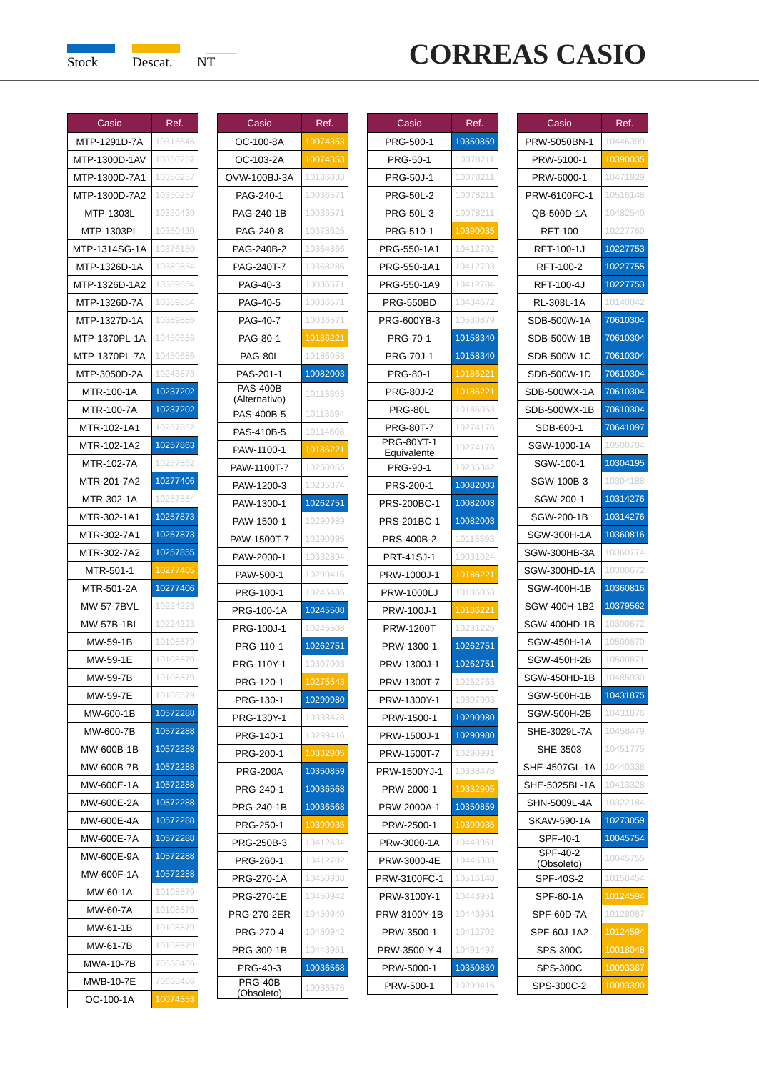Stock Descat.
NT
CORREAS CASIO
| Casio | Ref. |
| --- | --- |
| MTP-1291D-7A | 10316645 |
| MTP-1300D-1AV | 10350257 |
| MTP-1300D-7A1 | 10350257 |
| MTP-1300D-7A2 | 10350257 |
| MTP-1303L | 10350430 |
| MTP-1303PL | 10350430 |
| MTP-1314SG-1A | 10376150 |
| MTP-1326D-1A | 10389854 |
| MTP-1326D-1A2 | 10389854 |
| MTP-1326D-7A | 10389854 |
| MTP-1327D-1A | 10389886 |
| MTP-1370PL-1A | 10450686 |
| MTP-1370PL-7A | 10450686 |
| MTP-3050D-2A | 10243873 |
| MTR-100-1A | 10237202 |
| MTR-100-7A | 10237202 |
| MTR-102-1A1 | 10257862 |
| MTR-102-1A2 | 10257863 |
| MTR-102-7A | 10257862 |
| MTR-201-7A2 | 10277406 |
| MTR-302-1A | 10257854 |
| MTR-302-1A1 | 10257873 |
| MTR-302-7A1 | 10257873 |
| MTR-302-7A2 | 10257855 |
| MTR-501-1 | 10277405 |
| MTR-501-2A | 10277406 |
| MW-57-7BVL | 10224223 |
| MW-57B-1BL | 10224223 |
| MW-59-1B | 10108579 |
| MW-59-1E | 10108579 |
| MW-59-7B | 10108579 |
| MW-59-7E | 10108579 |
| MW-600-1B | 10572288 |
| MW-600-7B | 10572288 |
| MW-600B-1B | 10572288 |
| MW-600B-7B | 10572288 |
| MW-600E-1A | 10572288 |
| MW-600E-2A | 10572288 |
| MW-600E-4A | 10572288 |
| MW-600E-7A | 10572288 |
| MW-600E-9A | 10572288 |
| MW-600F-1A | 10572288 |
| MW-60-1A | 10108579 |
| MW-60-7A | 10108579 |
| MW-61-1B | 10108579 |
| MW-61-7B | 10108579 |
| MWA-10-7B | 70638486 |
| MWB-10-7E | 70638486 |
| OC-100-1A | 10074353 |
| Casio | Ref. |
| --- | --- |
| OC-100-8A | 10074353 |
| OC-103-2A | 10074353 |
| OVW-100BJ-3A | 10186038 |
| PAG-240-1 | 10036571 |
| PAG-240-1B | 10036571 |
| PAG-240-8 | 10378625 |
| PAG-240B-2 | 10364866 |
| PAG-240T-7 | 10368286 |
| PAG-40-3 | 10036571 |
| PAG-40-5 | 10036571 |
| PAG-40-7 | 10036571 |
| PAG-80-1 | 10186221 |
| PAG-80L | 10186053 |
| PAS-201-1 | 10082003 |
| PAS-400B (Alternativo) | 10113393 |
| PAS-400B-5 | 10113394 |
| PAS-410B-5 | 10114608 |
| PAW-1100-1 | 10186221 |
| PAW-1100T-7 | 10250055 |
| PAW-1200-3 | 10235374 |
| PAW-1300-1 | 10262751 |
| PAW-1500-1 | 10290989 |
| PAW-1500T-7 | 10290995 |
| PAW-2000-1 | 10332894 |
| PAW-500-1 | 10299416 |
| PRG-100-1 | 10245486 |
| PRG-100-1A | 10245508 |
| PRG-100J-1 | 10245508 |
| PRG-110-1 | 10262751 |
| PRG-110Y-1 | 10307003 |
| PRG-120-1 | 10275543 |
| PRG-130-1 | 10290980 |
| PRG-130Y-1 | 10338478 |
| PRG-140-1 | 10299416 |
| PRG-200-1 | 10332905 |
| PRG-200A | 10350859 |
| PRG-240-1 | 10036568 |
| PRG-240-1B | 10036568 |
| PRG-250-1 | 10390035 |
| PRG-250B-3 | 10412634 |
| PRG-260-1 | 10412702 |
| PRG-270-1A | 10450938 |
| PRG-270-1E | 10450942 |
| PRG-270-2ER | 10450940 |
| PRG-270-4 | 10450942 |
| PRG-300-1B | 10443951 |
| PRG-40-3 | 10036568 |
| PRG-40B (Obsoleto) | 10036575 |
| Casio | Ref. |
| --- | --- |
| PRG-500-1 | 10350859 |
| PRG-50-1 | 10078211 |
| PRG-50J-1 | 10078211 |
| PRG-50L-2 | 10078211 |
| PRG-50L-3 | 10078211 |
| PRG-510-1 | 10390035 |
| PRG-550-1A1 | 10412702 |
| PRG-550-1A1 | 10412703 |
| PRG-550-1A9 | 10412704 |
| PRG-550BD | 10434672 |
| PRG-600YB-3 | 10530879 |
| PRG-70-1 | 10158340 |
| PRG-70J-1 | 10158340 |
| PRG-80-1 | 10186221 |
| PRG-80J-2 | 10186221 |
| PRG-80L | 10186053 |
| PRG-80T-7 | 10274176 |
| PRG-80YT-1 Equivalente | 10274176 |
| PRG-90-1 | 10235342 |
| PRS-200-1 | 10082003 |
| PRS-200BC-1 | 10082003 |
| PRS-201BC-1 | 10082003 |
| PRS-400B-2 | 10113393 |
| PRT-41SJ-1 | 10031024 |
| PRW-1000J-1 | 10186221 |
| PRW-1000LJ | 10186053 |
| PRW-100J-1 | 10186221 |
| PRW-1200T | 10231225 |
| PRW-1300-1 | 10262751 |
| PRW-1300J-1 | 10262751 |
| PRW-1300T-7 | 10262763 |
| PRW-1300Y-1 | 10307003 |
| PRW-1500-1 | 10290980 |
| PRW-1500J-1 | 10290980 |
| PRW-1500T-7 | 10290991 |
| PRW-1500YJ-1 | 10338478 |
| PRW-2000-1 | 10332905 |
| PRW-2000A-1 | 10350859 |
| PRW-2500-1 | 10390035 |
| PRw-3000-1A | 10443951 |
| PRW-3000-4E | 10446383 |
| PRW-3100FC-1 | 10516148 |
| PRW-3100Y-1 | 10443951 |
| PRW-3100Y-1B | 10443951 |
| PRW-3500-1 | 10412702 |
| PRW-3500-Y-4 | 10491497 |
| PRW-5000-1 | 10350859 |
| PRW-500-1 | 10299416 |
| Casio | Ref. |
| --- | --- |
| PRW-5050BN-1 | 10446399 |
| PRW-5100-1 | 10390035 |
| PRW-6000-1 | 10471929 |
| PRW-6100FC-1 | 10516148 |
| QB-500D-1A | 10482540 |
| RFT-100 | 10227760 |
| RFT-100-1J | 10227753 |
| RFT-100-2 | 10227755 |
| RFT-100-4J | 10227753 |
| RL-308L-1A | 10140042 |
| SDB-500W-1A | 70610304 |
| SDB-500W-1B | 70610304 |
| SDB-500W-1C | 70610304 |
| SDB-500W-1D | 70610304 |
| SDB-500WX-1A | 70610304 |
| SDB-500WX-1B | 70610304 |
| SDB-600-1 | 70641097 |
| SGW-1000-1A | 10500704 |
| SGW-100-1 | 10304195 |
| SGW-100B-3 | 10304188 |
| SGW-200-1 | 10314276 |
| SGW-200-1B | 10314276 |
| SGW-300H-1A | 10360816 |
| SGW-300HB-3A | 10360774 |
| SGW-300HD-1A | 10300672 |
| SGW-400H-1B | 10360816 |
| SGW-400H-1B2 | 10379562 |
| SGW-400HD-1B | 10300672 |
| SGW-450H-1A | 10500870 |
| SGW-450H-2B | 10500871 |
| SGW-450HD-1B | 10485930 |
| SGW-500H-1B | 10431875 |
| SGW-500H-2B | 10431876 |
| SHE-3029L-7A | 10458479 |
| SHE-3503 | 10451775 |
| SHE-4507GL-1A | 10440338 |
| SHE-5025BL-1A | 10413328 |
| SHN-5009L-4A | 10322184 |
| SKAW-590-1A | 10273059 |
| SPF-40-1 | 10045754 |
| SPF-40-2 (Obsoleto) | 10045755 |
| SPF-40S-2 | 10158454 |
| SPF-60-1A | 10124594 |
| SPF-60D-7A | 10128087 |
| SPF-60J-1A2 | 10124594 |
| SPS-300C | 10018048 |
| SPS-300C | 10093387 |
| SPS-300C-2 | 10093390 |